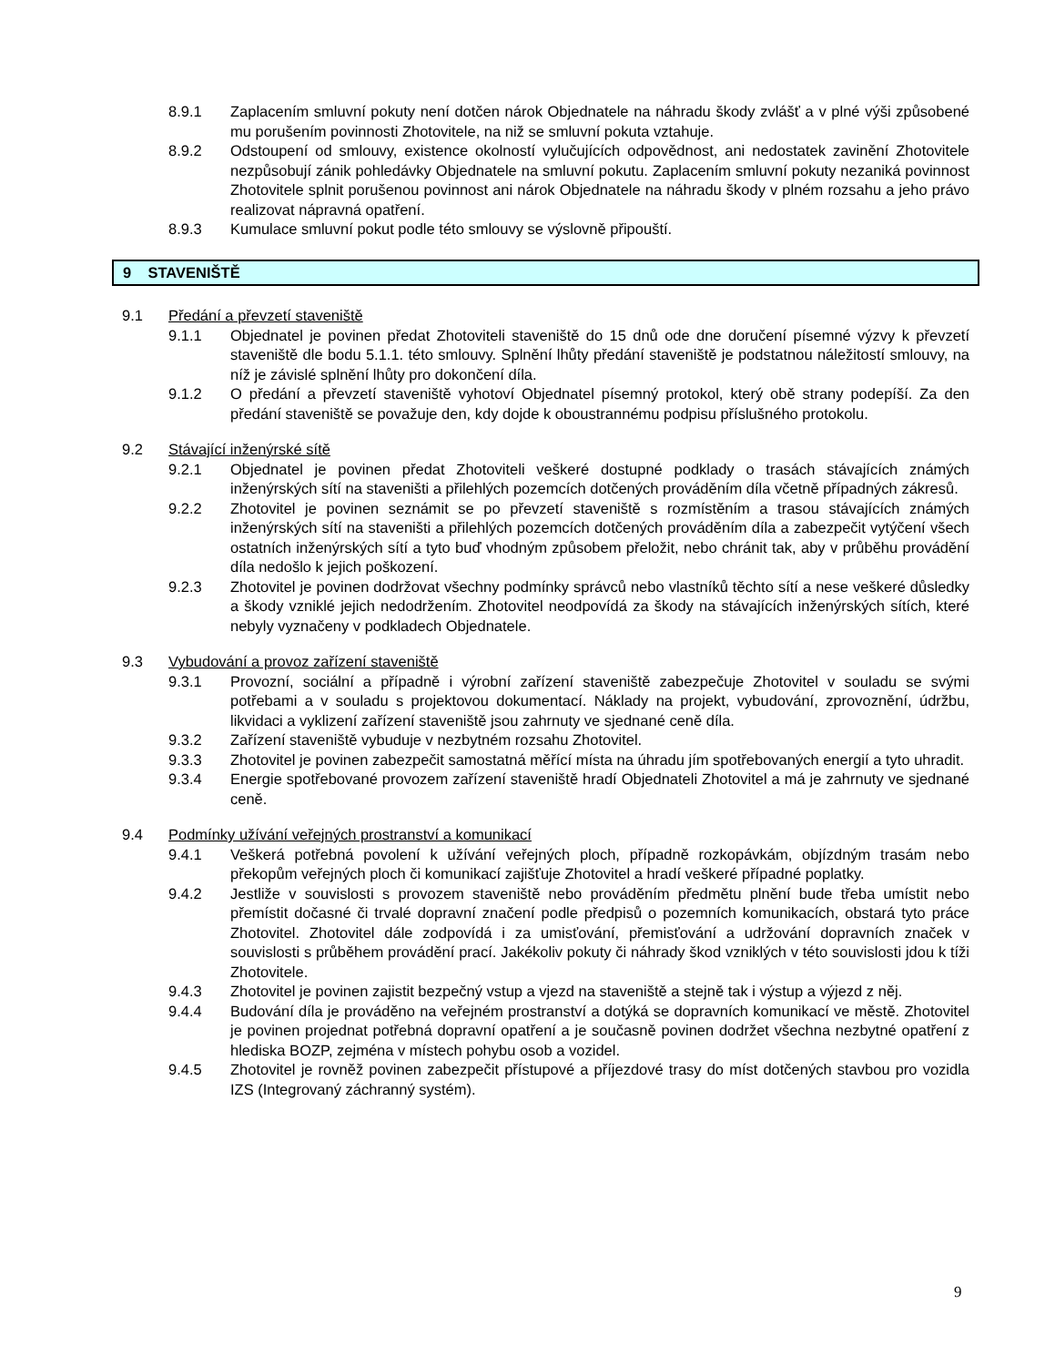8.9.1 Zaplacením smluvní pokuty není dotčen nárok Objednatele na náhradu škody zvlášť a v plné výši způsobené mu porušením povinnosti Zhotovitele, na niž se smluvní pokuta vztahuje.
8.9.2 Odstoupení od smlouvy, existence okolností vylučujících odpovědnost, ani nedostatek zavinění Zhotovitele nezpůsobují zánik pohledávky Objednatele na smluvní pokutu. Zaplacením smluvní pokuty nezaniká povinnost Zhotovitele splnit porušenou povinnost ani nárok Objednatele na náhradu škody v plném rozsahu a jeho právo realizovat nápravná opatření.
8.9.3 Kumulace smluvní pokut podle této smlouvy se výslovně připouští.
9 STAVENIŠTĚ
9.1 Předání a převzetí staveniště
9.1.1 Objednatel je povinen předat Zhotoviteli staveniště do 15 dnů ode dne doručení písemné výzvy k převzetí staveniště dle bodu 5.1.1. této smlouvy. Splnění lhůty předání staveniště je podstatnou náležitostí smlouvy, na níž je závislé splnění lhůty pro dokončení díla.
9.1.2 O předání a převzetí staveniště vyhotoví Objednatel písemný protokol, který obě strany podepíší. Za den předání staveniště se považuje den, kdy dojde k oboustrannému podpisu příslušného protokolu.
9.2 Stávající inženýrské sítě
9.2.1 Objednatel je povinen předat Zhotoviteli veškeré dostupné podklady o trasách stávajících známých inženýrských sítí na staveništi a přilehlých pozemcích dotčených prováděním díla včetně případných zákresů.
9.2.2 Zhotovitel je povinen seznámit se po převzetí staveniště s rozmístěním a trasou stávajících známých inženýrských sítí na staveništi a přilehlých pozemcích dotčených prováděním díla a zabezpečit vytýčení všech ostatních inženýrských sítí a tyto buď vhodným způsobem přeložit, nebo chránit tak, aby v průběhu provádění díla nedošlo k jejich poškození.
9.2.3 Zhotovitel je povinen dodržovat všechny podmínky správců nebo vlastníků těchto sítí a nese veškeré důsledky a škody vzniklé jejich nedodržením. Zhotovitel neodpovídá za škody na stávajících inženýrských sítích, které nebyly vyznačeny v podkladech Objednatele.
9.3 Vybudování a provoz zařízení staveniště
9.3.1 Provozní, sociální a případně i výrobní zařízení staveniště zabezpečuje Zhotovitel v souladu se svými potřebami a v souladu s projektovou dokumentací. Náklady na projekt, vybudování, zprovoznění, údržbu, likvidaci a vyklizení zařízení staveniště jsou zahrnuty ve sjednané ceně díla.
9.3.2 Zařízení staveniště vybuduje v nezbytném rozsahu Zhotovitel.
9.3.3 Zhotovitel je povinen zabezpečit samostatná měřící místa na úhradu jím spotřebovaných energií a tyto uhradit.
9.3.4 Energie spotřebované provozem zařízení staveniště hradí Objednateli Zhotovitel a má je zahrnuty ve sjednané ceně.
9.4 Podmínky užívání veřejných prostranství a komunikací
9.4.1 Veškerá potřebná povolení k užívání veřejných ploch, případně rozkopávkám, objízdným trasám nebo překopům veřejných ploch či komunikací zajišťuje Zhotovitel a hradí veškeré případné poplatky.
9.4.2 Jestliže v souvislosti s provozem staveniště nebo prováděním předmětu plnění bude třeba umístit nebo přemístit dočasné či trvalé dopravní značení podle předpisů o pozemních komunikacích, obstará tyto práce Zhotovitel. Zhotovitel dále zodpovídá i za umisťování, přemisťování a udržování dopravních značek v souvislosti s průběhem provádění prací. Jakékoliv pokuty či náhrady škod vzniklých v této souvislosti jdou k tíži Zhotovitele.
9.4.3 Zhotovitel je povinen zajistit bezpečný vstup a vjezd na staveniště a stejně tak i výstup a výjezd z něj.
9.4.4 Budování díla je prováděno na veřejném prostranství a dotýká se dopravních komunikací ve městě. Zhotovitel je povinen projednat potřebná dopravní opatření a je současně povinen dodržet všechna nezbytné opatření z hlediska BOZP, zejména v místech pohybu osob a vozidel.
9.4.5 Zhotovitel je rovněž povinen zabezpečit přístupové a příjezdové trasy do míst dotčených stavbou pro vozidla IZS (Integrovaný záchranný systém).
9